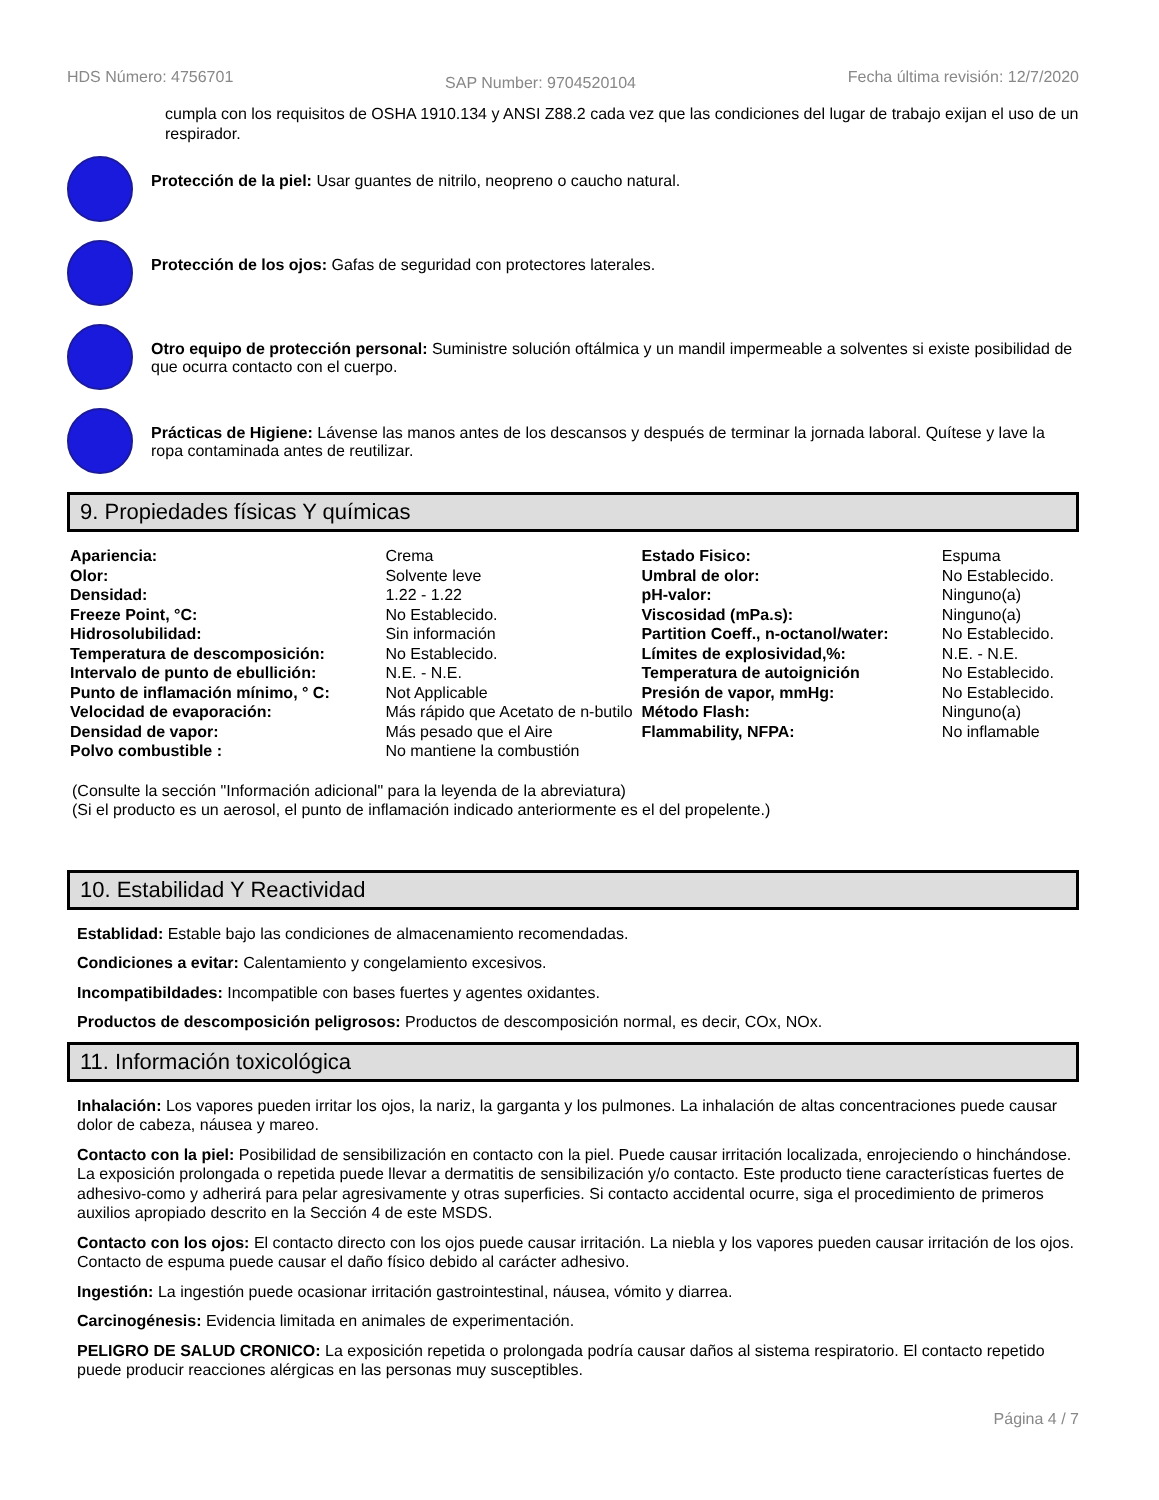HDS Número: 4756701 SAP Number: 9704520104 Fecha última revisión: 12/7/2020
cumpla con los requisitos de OSHA 1910.134 y ANSI Z88.2 cada vez que las condiciones del lugar de trabajo exijan el uso de un respirador.
Protección de la piel: Usar guantes de nitrilo, neopreno o caucho natural.
Protección de los ojos: Gafas de seguridad con protectores laterales.
Otro equipo de protección personal: Suministre solución oftálmica y un mandil impermeable a solventes si existe posibilidad de que ocurra contacto con el cuerpo.
Prácticas de Higiene: Lávense las manos antes de los descansos y después de terminar la jornada laboral. Quítese y lave la ropa contaminada antes de reutilizar.
9. Propiedades físicas Y químicas
| Apariencia: | Crema | Estado Fisico: | Espuma |
| Olor: | Solvente leve | Umbral de olor: | No Establecido. |
| Densidad: | 1.22 - 1.22 | pH-valor: | Ninguno(a) |
| Freeze Point, °C: | No Establecido. | Viscosidad (mPa.s): | Ninguno(a) |
| Hidrosolubilidad: | Sin información | Partition Coeff., n-octanol/water: | No Establecido. |
| Temperatura de descomposición: | No Establecido. | Límites de explosividad,%: | N.E. - N.E. |
| Intervalo de punto de ebullición: | N.E. - N.E. | Temperatura de autoignición | No Establecido. |
| Punto de inflamación mínimo, ° C: | Not Applicable | Presión de vapor, mmHg: | No Establecido. |
| Velocidad de evaporación: | Más rápido que Acetato de n-butilo | Método Flash: | Ninguno(a) |
| Densidad de vapor: | Más pesado que el Aire | Flammability, NFPA: | No inflamable |
| Polvo combustible : | No mantiene la combustión | | |
(Consulte la sección "Información adicional" para la leyenda de la abreviatura)
(Si el producto es un aerosol, el punto de inflamación indicado anteriormente es el del propelente.)
10. Estabilidad Y Reactividad
Establidad: Estable bajo las condiciones de almacenamiento recomendadas.
Condiciones a evitar: Calentamiento y congelamiento excesivos.
Incompatibildades: Incompatible con bases fuertes y agentes oxidantes.
Productos de descomposición peligrosos: Productos de descomposición normal, es decir, COx, NOx.
11. Información toxicológica
Inhalación: Los vapores pueden irritar los ojos, la nariz, la garganta y los pulmones. La inhalación de altas concentraciones puede causar dolor de cabeza, náusea y mareo.
Contacto con la piel: Posibilidad de sensibilización en contacto con la piel. Puede causar irritación localizada, enrojeciendo o hinchándose. La exposición prolongada o repetida puede llevar a dermatitis de sensibilización y/o contacto. Este producto tiene características fuertes de adhesivo-como y adherirá para pelar agresivamente y otras superficies. Si contacto accidental ocurre, siga el procedimiento de primeros auxilios apropiado descrito en la Sección 4 de este MSDS.
Contacto con los ojos: El contacto directo con los ojos puede causar irritación. La niebla y los vapores pueden causar irritación de los ojos. Contacto de espuma puede causar el daño físico debido al carácter adhesivo.
Ingestión: La ingestión puede ocasionar irritación gastrointestinal, náusea, vómito y diarrea.
Carcinogénesis: Evidencia limitada en animales de experimentación.
PELIGRO DE SALUD CRONICO: La exposición repetida o prolongada podría causar daños al sistema respiratorio. El contacto repetido puede producir reacciones alérgicas en las personas muy susceptibles.
Página 4 / 7